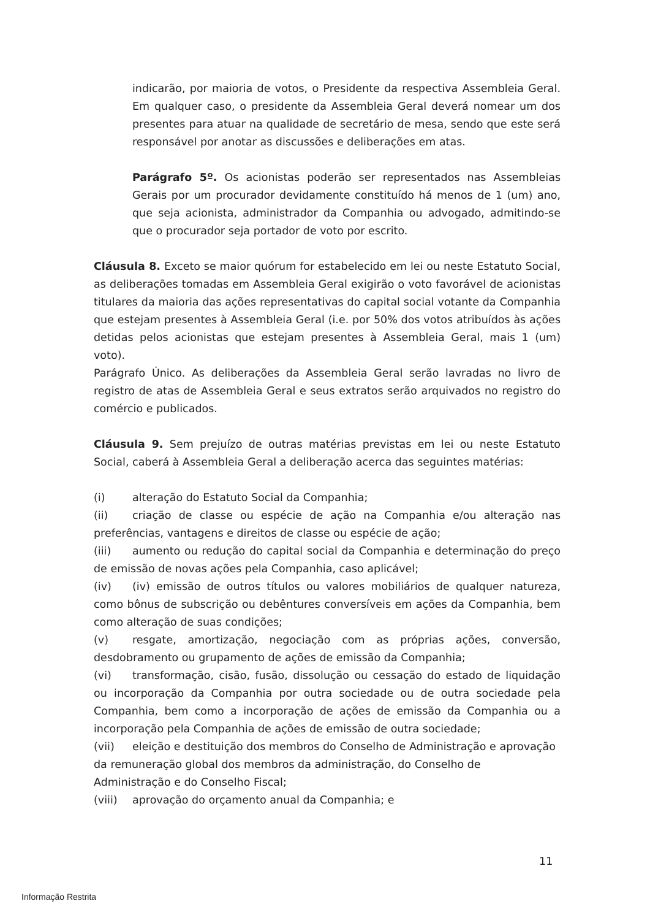indicarão, por maioria de votos, o Presidente da respectiva Assembleia Geral. Em qualquer caso, o presidente da Assembleia Geral deverá nomear um dos presentes para atuar na qualidade de secretário de mesa, sendo que este será responsável por anotar as discussões e deliberações em atas.
Parágrafo 5º. Os acionistas poderão ser representados nas Assembleias Gerais por um procurador devidamente constituído há menos de 1 (um) ano, que seja acionista, administrador da Companhia ou advogado, admitindo-se que o procurador seja portador de voto por escrito.
Cláusula 8. Exceto se maior quórum for estabelecido em lei ou neste Estatuto Social, as deliberações tomadas em Assembleia Geral exigirão o voto favorável de acionistas titulares da maioria das ações representativas do capital social votante da Companhia que estejam presentes à Assembleia Geral (i.e. por 50% dos votos atribuídos às ações detidas pelos acionistas que estejam presentes à Assembleia Geral, mais 1 (um) voto).
Parágrafo Único. As deliberações da Assembleia Geral serão lavradas no livro de registro de atas de Assembleia Geral e seus extratos serão arquivados no registro do comércio e publicados.
Cláusula 9. Sem prejuízo de outras matérias previstas em lei ou neste Estatuto Social, caberá à Assembleia Geral a deliberação acerca das seguintes matérias:
(i) alteração do Estatuto Social da Companhia;
(ii) criação de classe ou espécie de ação na Companhia e/ou alteração nas preferências, vantagens e direitos de classe ou espécie de ação;
(iii) aumento ou redução do capital social da Companhia e determinação do preço de emissão de novas ações pela Companhia, caso aplicável;
(iv) (iv) emissão de outros títulos ou valores mobiliários de qualquer natureza, como bônus de subscrição ou debêntures conversíveis em ações da Companhia, bem como alteração de suas condições;
(v) resgate, amortização, negociação com as próprias ações, conversão, desdobramento ou grupamento de ações de emissão da Companhia;
(vi) transformação, cisão, fusão, dissolução ou cessação do estado de liquidação ou incorporação da Companhia por outra sociedade ou de outra sociedade pela Companhia, bem como a incorporação de ações de emissão da Companhia ou a incorporação pela Companhia de ações de emissão de outra sociedade;
(vii) eleição e destituição dos membros do Conselho de Administração e aprovação da remuneração global dos membros da administração, do Conselho de Administração e do Conselho Fiscal;
(viii) aprovação do orçamento anual da Companhia; e
11
Informação Restrita